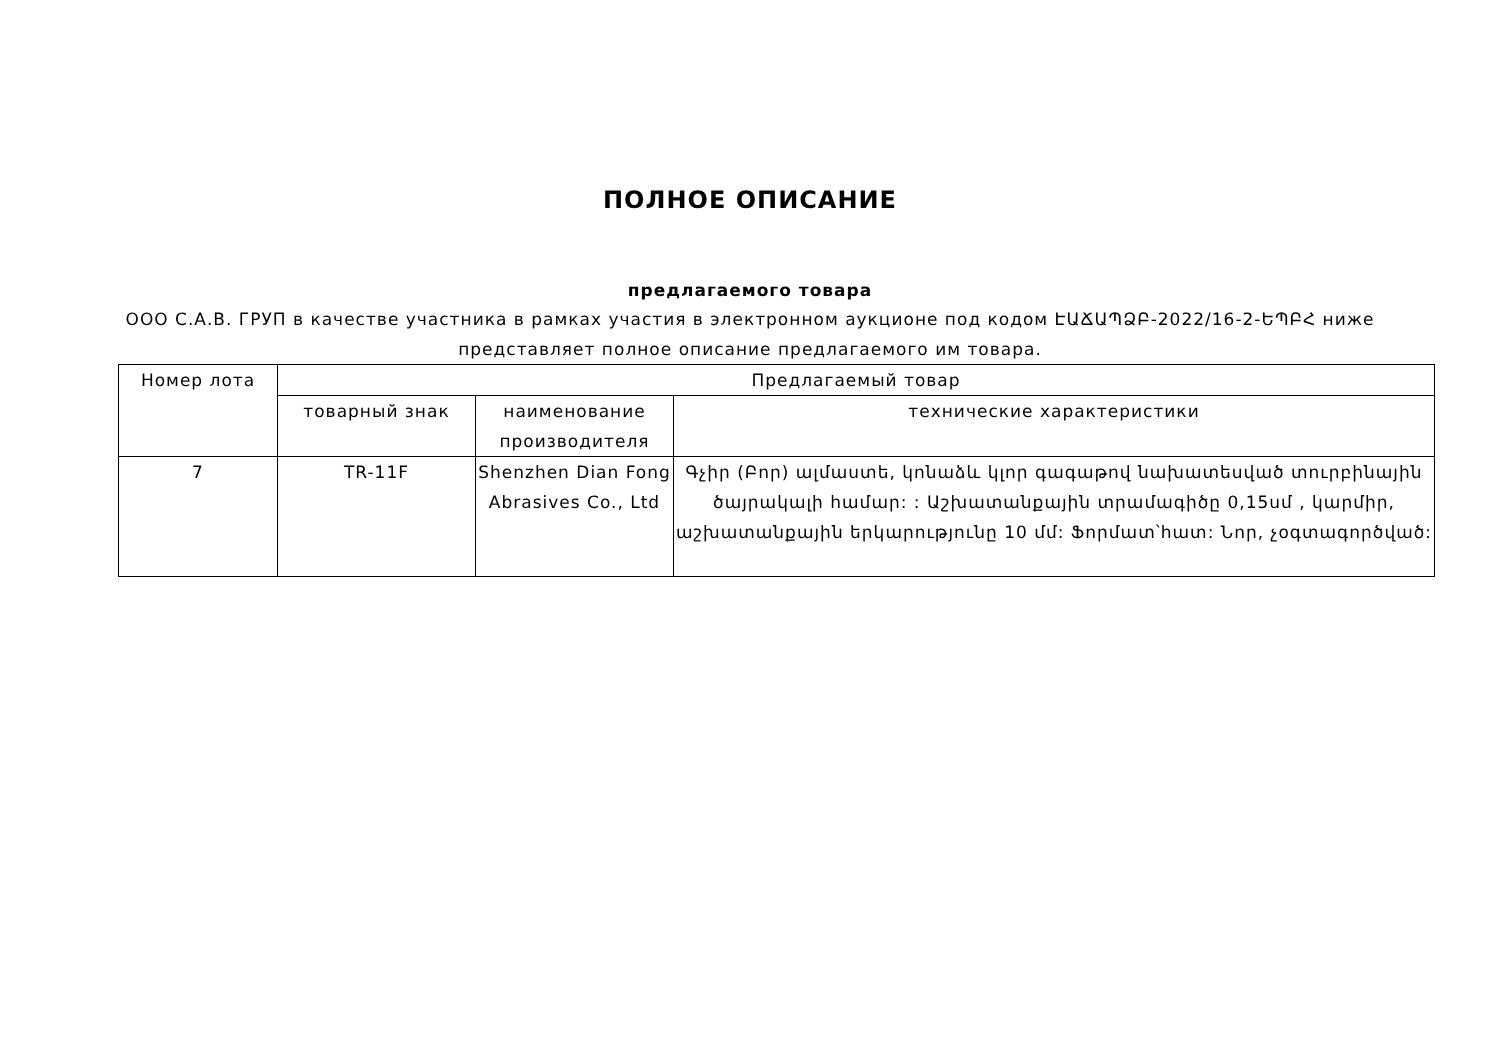ПОЛНОЕ ОПИСАНИЕ
предлагаемого товара
ООО С.А.В. ГРУП в качестве участника в рамках участия в электронном аукционе под кодом ԷԱՃԱՊՁԲ-2022/16-2-ԵՊԲՀ ниже представляет полное описание предлагаемого им товара.
| Номер лота | Предлагаемый товар | | |
| --- | --- | --- | --- |
| | товарный знак | наименование производителя | технические характеристики |
| 7 | TR-11F | Shenzhen Dian Fong Abrasives Co., Ltd | Գչիր (Բոր) ալմաստե, կոնաձև կլոր գագաթով նախատեսված տուրբինային ծայրակալի համար: : Աշխատանքային տրամագիծը 0,15սմ , կարմիր, աշխատանքային երկարությունը 10 մմ: Ֆորմատ՝հատ: Նոր, չօգտագործված: |